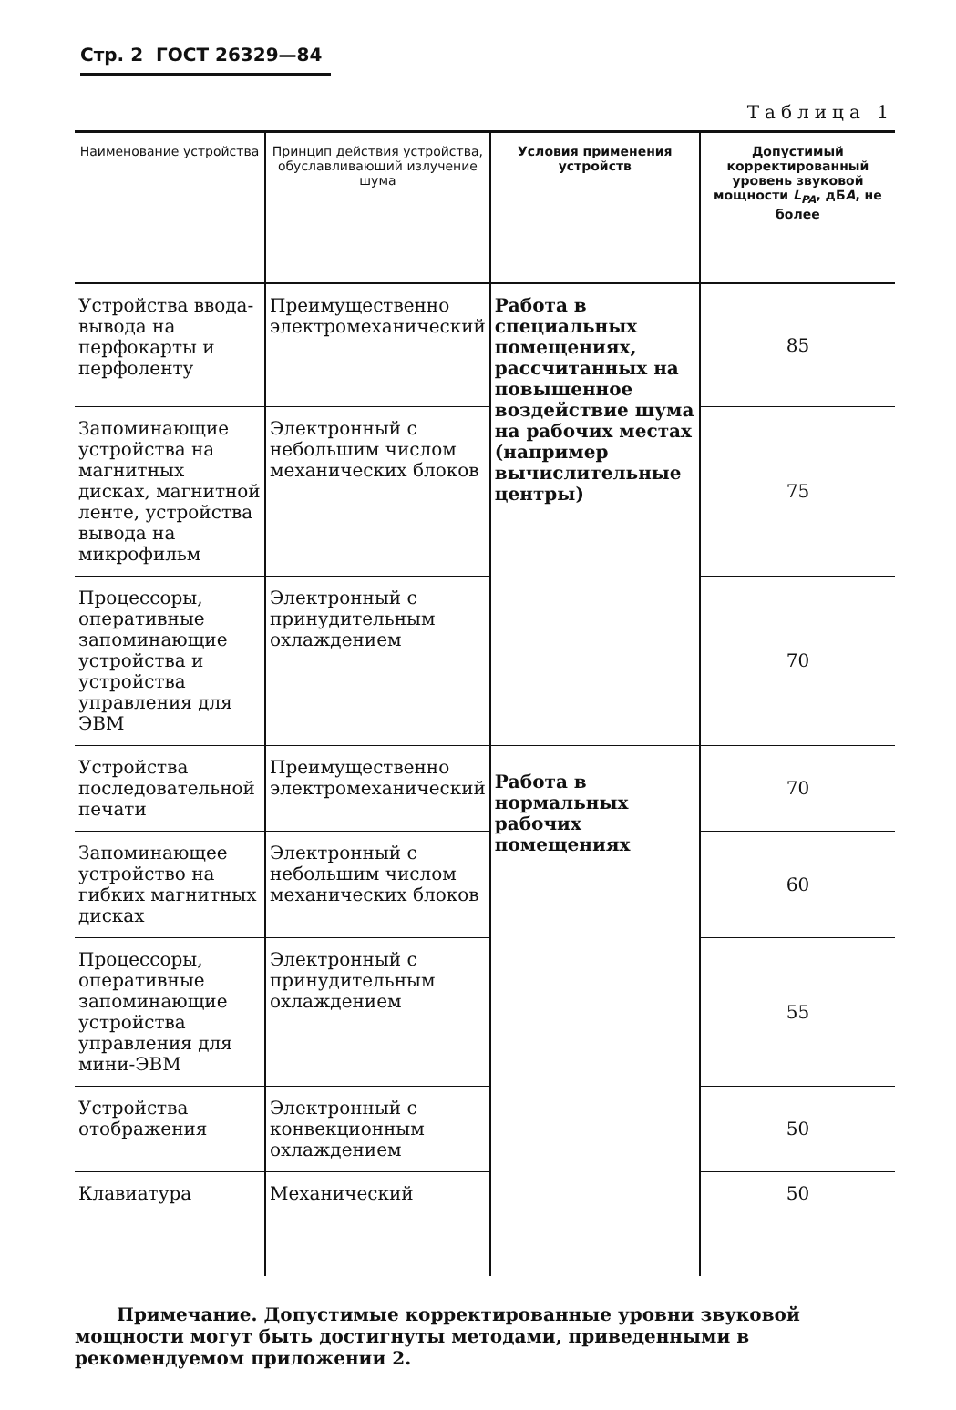Стр. 2 ГОСТ 26329—84
Таблица 1
| Наименование устройства | Принцип действия устройства, обуславливающий излучение шума | Условия применения устройств | Допустимый корректированный уровень звуковой мощности L<sub>PA</sub>, дБ A , не более |
| --- | --- | --- | --- |
| Устройства ввода-вывода на перфокарты и перфоленту | Преимущественно электромеханический | Работа в специальных помещениях, рассчитанных на повышенное воздействие шума на рабочих местах (например вычислительные центры) | 85 |
| Запоминающие устройства на магнитных дисках, магнитной ленте, устройства вывода на микрофильм | Электронный с небольшим числом механических блоков | | 75 |
| Процессоры, оперативные запоминающие устройства и устройства управления для ЭВМ | Электронный с принудительным охлаждением | | 70 |
| Устройства последовательной печати | Преимущественно электромеханический | Работа в нормальных рабочих помещениях | 70 |
| Запоминающее устройство на гибких магнитных дисках | Электронный с небольшим числом механических блоков | | 60 |
| Процессоры, оперативные запоминающие устройства управления для мини-ЭВМ | Электронный с принудительным охлаждением | | 55 |
| Устройства отображения | Электронный с конвекционным охлаждением | | 50 |
| Клавиатура | Механический | | 50 |
Примечание. Допустимые корректированные уровни звуковой мощности могут быть достигнуты методами, приведенными в рекомендуемом приложении 2.